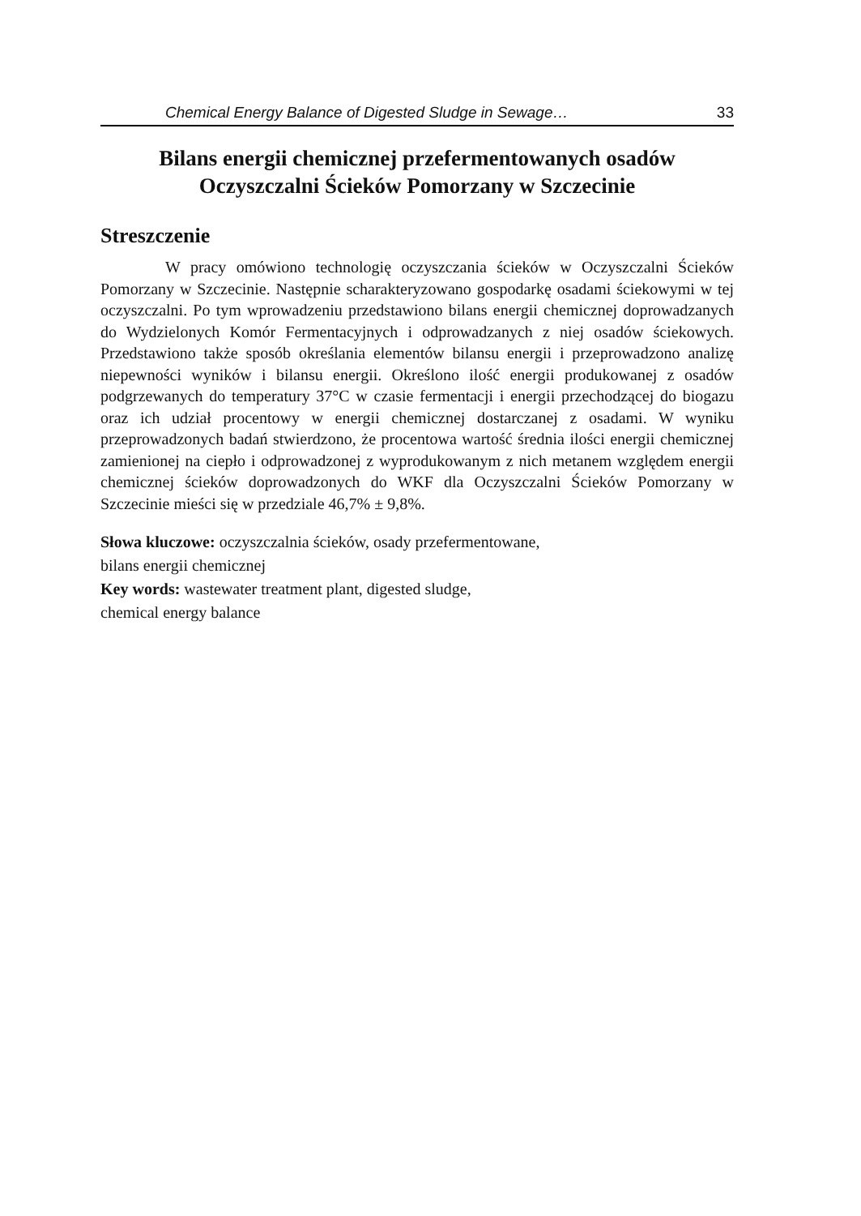Chemical Energy Balance of Digested Sludge in Sewage… 33
Bilans energii chemicznej przefermentowanych osadów
Oczyszczalni Ścieków Pomorzany w Szczecinie
Streszczenie
W pracy omówiono technologię oczyszczania ścieków w Oczyszczalni Ścieków Pomorzany w Szczecinie. Następnie scharakteryzowano gospodarkę osadami ściekowymi w tej oczyszczalni. Po tym wprowadzeniu przedstawiono bilans energii chemicznej doprowadzanych do Wydzielonych Komór Fermentacyjnych i odprowadzanych z niej osadów ściekowych. Przedstawiono także sposób określania elementów bilansu energii i przeprowadzono analizę niepewności wyników i bilansu energii. Określono ilość energii produkowanej z osadów podgrzewanych do temperatury 37°C w czasie fermentacji i energii przechodzącej do biogazu oraz ich udział procentowy w energii chemicznej dostarczanej z osadami. W wyniku przeprowadzonych badań stwierdzono, że procentowa wartość średnia ilości energii chemicznej zamienionej na ciepło i odprowadzonej z wyprodukowanym z nich metanem względem energii chemicznej ścieków doprowadzonych do WKF dla Oczyszczalni Ścieków Pomorzany w Szczecinie mieści się w przedziale 46,7% ± 9,8%.
Słowa kluczowe: oczyszczalnia ścieków, osady przefermentowane,
bilans energii chemicznej
Key words: wastewater treatment plant, digested sludge,
chemical energy balance